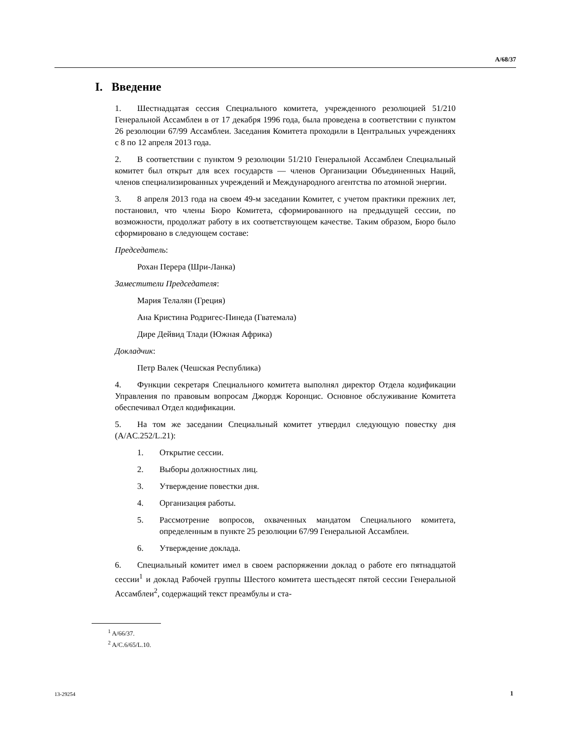A/68/37
I. Введение
1. Шестнадцатая сессия Специального комитета, учрежденного резолюцией 51/210 Генеральной Ассамблеи в от 17 декабря 1996 года, была проведена в соответствии с пунктом 26 резолюции 67/99 Ассамблеи. Заседания Комитета проходили в Центральных учреждениях с 8 по 12 апреля 2013 года.
2. В соответствии с пунктом 9 резолюции 51/210 Генеральной Ассамблеи Специальный комитет был открыт для всех государств — членов Организации Объединенных Наций, членов специализированных учреждений и Международного агентства по атомной энергии.
3. 8 апреля 2013 года на своем 49-м заседании Комитет, с учетом практики прежних лет, постановил, что члены Бюро Комитета, сформированного на предыдущей сессии, по возможности, продолжат работу в их соответствующем качестве. Таким образом, Бюро было сформировано в следующем составе:
Председатель:
Рохан Перера (Шри-Ланка)
Заместители Председателя:
Мария Телалян (Греция)
Ана Кристина Родригес-Пинеда (Гватемала)
Дире Дейвид Тлади (Южная Африка)
Докладчик:
Петр Валек (Чешская Республика)
4. Функции секретаря Специального комитета выполнял директор Отдела кодификации Управления по правовым вопросам Джордж Коронцис. Основное обслуживание Комитета обеспечивал Отдел кодификации.
5. На том же заседании Специальный комитет утвердил следующую повестку дня (A/AC.252/L.21):
1. Открытие сессии.
2. Выборы должностных лиц.
3. Утверждение повестки дня.
4. Организация работы.
5. Рассмотрение вопросов, охваченных мандатом Специального комитета, определенным в пункте 25 резолюции 67/99 Генеральной Ассамблеи.
6. Утверждение доклада.
6. Специальный комитет имел в своем распоряжении доклад о работе его пятнадцатой сессии<sup>1</sup> и доклад Рабочей группы Шестого комитета шестьдесят пятой сессии Генеральной Ассамблеи<sup>2</sup>, содержащий текст преамбулы и ста-
<sup>1</sup> A/66/37.
<sup>2</sup> A/C.6/65/L.10.
13-29254 1